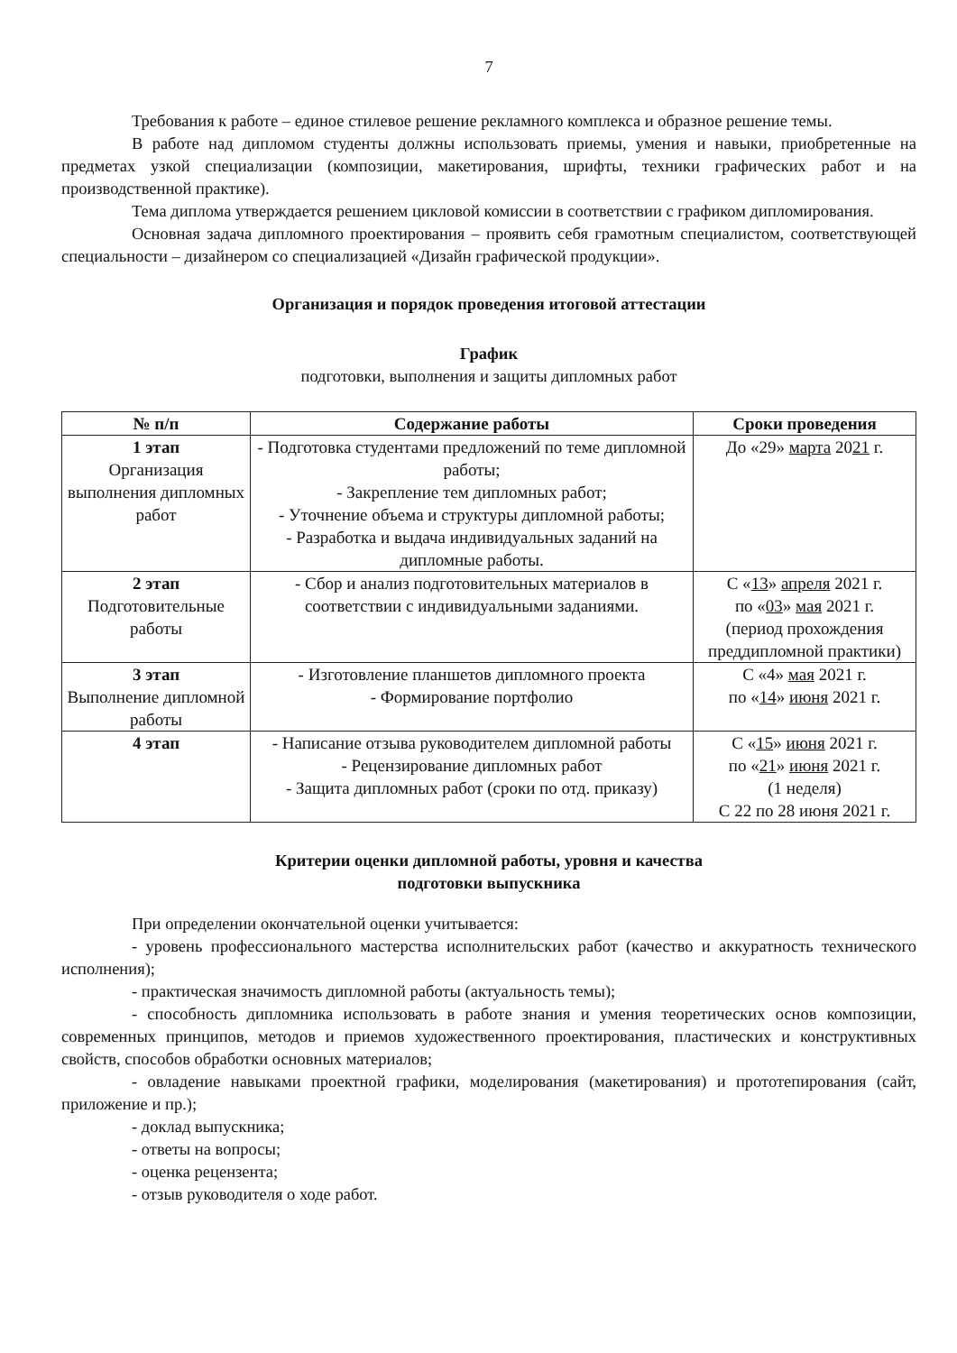7
Требования к работе – единое стилевое решение рекламного комплекса и образное решение темы.
В работе над дипломом студенты должны использовать приемы, умения и навыки, приобретенные на предметах узкой специализации (композиции, макетирования, шрифты, техники графических работ и на производственной практике).
Тема диплома утверждается решением цикловой комиссии в соответствии с графиком дипломирования.
Основная задача дипломного проектирования – проявить себя грамотным специалистом, соответствующей специальности – дизайнером со специализацией «Дизайн графической продукции».
Организация и порядок проведения итоговой аттестации
График
подготовки, выполнения и защиты дипломных работ
| № п/п | Содержание работы | Сроки проведения |
| --- | --- | --- |
| 1 этап Организация выполнения дипломных работ | - Подготовка студентами предложений по теме дипломной работы; - Закрепление тем дипломных работ; - Уточнение объема и структуры дипломной работы; - Разработка и выдача индивидуальных заданий на дипломные работы. | До «29» марта 20 21 г. |
| 2 этап Подготовительные работы | - Сбор и анализ подготовительных материалов в соответствии с индивидуальными заданиями. | С « 13 » апреля 2021 г. по « 03 » мая 2021 г. (период прохождения преддипломной практики) |
| 3 этап Выполнение дипломной работы | - Изготовление планшетов дипломного проекта - Формирование портфолио | С «4» мая 2021 г. по « 14 » июня 2021 г. |
| 4 этап | - Написание отзыва руководителем дипломной работы - Рецензирование дипломных работ - Защита дипломных работ (сроки по отд. приказу) | С « 15 » июня 2021 г. по « 21 » июня 2021 г. (1 неделя) С 22 по 28 июня 2021 г. |
Критерии оценки дипломной работы, уровня и качества
подготовки выпускника
При определении окончательной оценки учитывается:
- уровень профессионального мастерства исполнительских работ (качество и аккуратность технического исполнения);
- практическая значимость дипломной работы (актуальность темы);
- способность дипломника использовать в работе знания и умения теоретических основ композиции, современных принципов, методов и приемов художественного проектирования, пластических и конструктивных свойств, способов обработки основных материалов;
- овладение навыками проектной графики, моделирования (макетирования) и прототепирования (сайт, приложение и пр.);
- доклад выпускника;
- ответы на вопросы;
- оценка рецензента;
- отзыв руководителя о ходе работ.